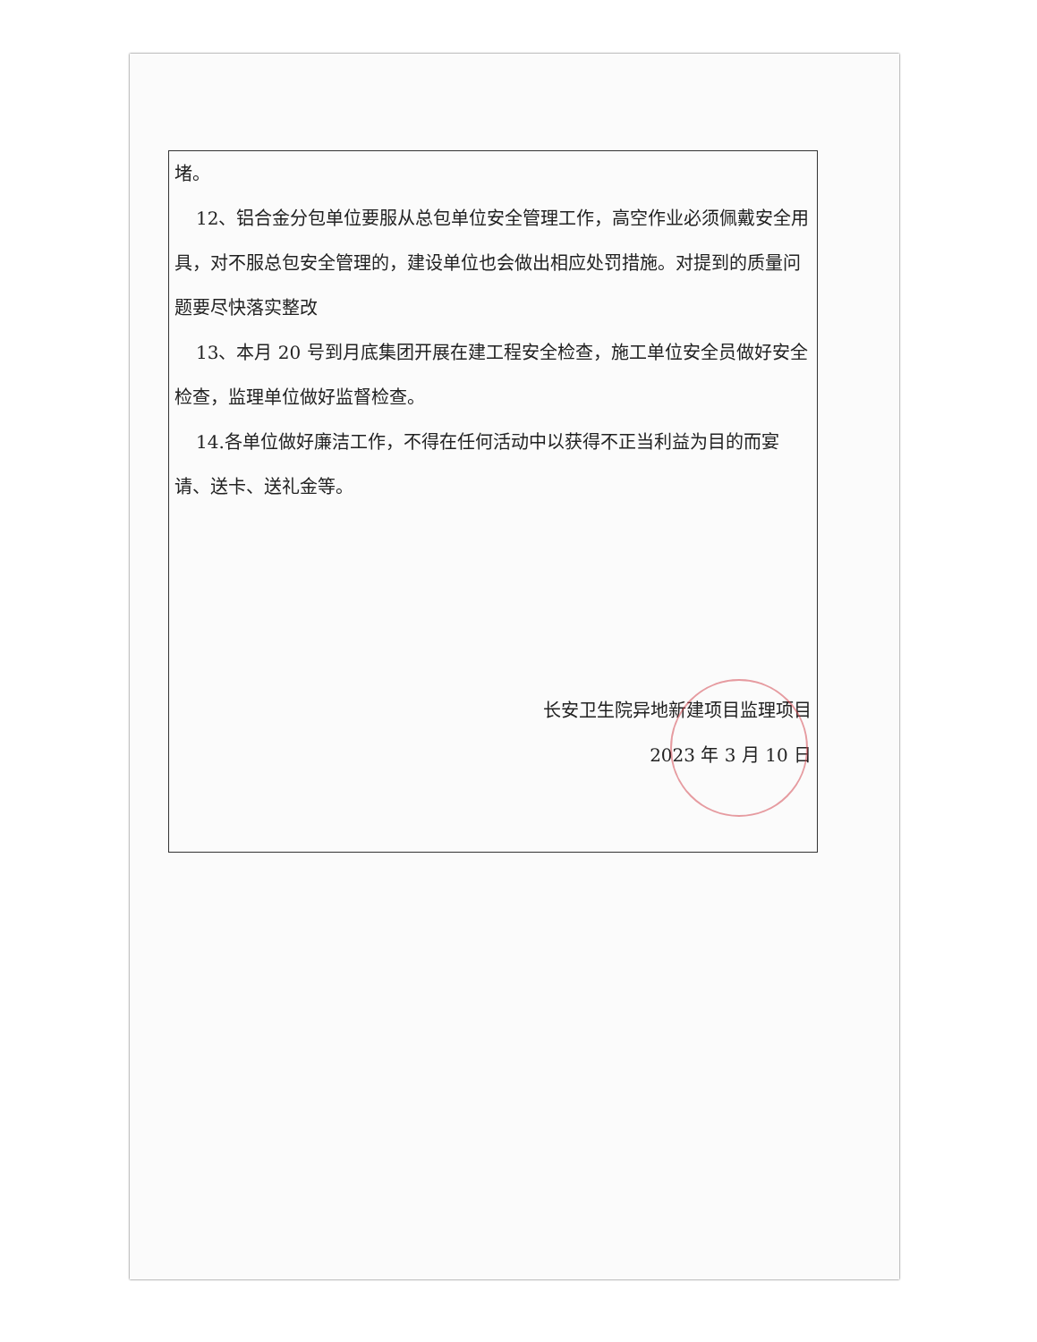堵。
12、铝合金分包单位要服从总包单位安全管理工作，高空作业必须佩戴安全用具，对不服总包安全管理的，建设单位也会做出相应处罚措施。对提到的质量问题要尽快落实整改
13、本月 20 号到月底集团开展在建工程安全检查，施工单位安全员做好安全检查，监理单位做好监督检查。
14.各单位做好廉洁工作，不得在任何活动中以获得不正当利益为目的而宴请、送卡、送礼金等。
长安卫生院异地新建项目监理项目
2023 年 3 月 10 日